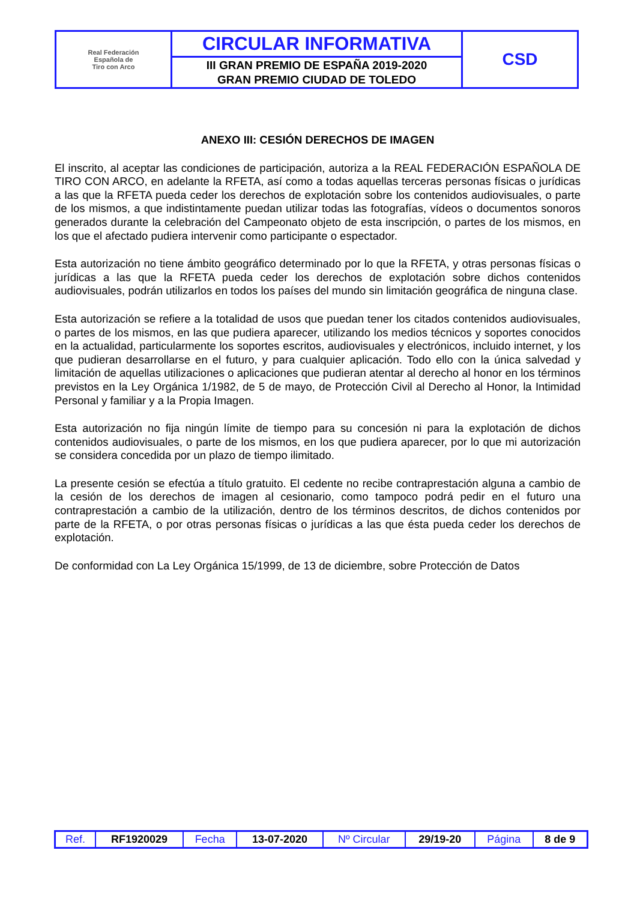| Real Federación Española de Tiro con Arco | CIRCULAR INFORMATIVA | CSD |
| | III GRAN PREMIO DE ESPAÑA 2019-2020 GRAN PREMIO CIUDAD DE TOLEDO | |
ANEXO III: CESIÓN DERECHOS DE IMAGEN
El inscrito, al aceptar las condiciones de participación, autoriza a la REAL FEDERACIÓN ESPAÑOLA DE TIRO CON ARCO, en adelante la RFETA, así como a todas aquellas terceras personas físicas o jurídicas a las que la RFETA pueda ceder los derechos de explotación sobre los contenidos audiovisuales, o parte de los mismos, a que indistintamente puedan utilizar todas las fotografías, vídeos o documentos sonoros generados durante la celebración del Campeonato objeto de esta inscripción, o partes de los mismos, en los que el afectado pudiera intervenir como participante o espectador.
Esta autorización no tiene ámbito geográfico determinado por lo que la RFETA, y otras personas físicas o jurídicas a las que la RFETA pueda ceder los derechos de explotación sobre dichos contenidos audiovisuales, podrán utilizarlos en todos los países del mundo sin limitación geográfica de ninguna clase.
Esta autorización se refiere a la totalidad de usos que puedan tener los citados contenidos audiovisuales, o partes de los mismos, en las que pudiera aparecer, utilizando los medios técnicos y soportes conocidos en la actualidad, particularmente los soportes escritos, audiovisuales y electrónicos, incluido internet, y los que pudieran desarrollarse en el futuro, y para cualquier aplicación. Todo ello con la única salvedad y limitación de aquellas utilizaciones o aplicaciones que pudieran atentar al derecho al honor en los términos previstos en la Ley Orgánica 1/1982, de 5 de mayo, de Protección Civil al Derecho al Honor, la Intimidad Personal y familiar y a la Propia Imagen.
Esta autorización no fija ningún límite de tiempo para su concesión ni para la explotación de dichos contenidos audiovisuales, o parte de los mismos, en los que pudiera aparecer, por lo que mi autorización se considera concedida por un plazo de tiempo ilimitado.
La presente cesión se efectúa a título gratuito. El cedente no recibe contraprestación alguna a cambio de la cesión de los derechos de imagen al cesionario, como tampoco podrá pedir en el futuro una contraprestación a cambio de la utilización, dentro de los términos descritos, de dichos contenidos por parte de la RFETA, o por otras personas físicas o jurídicas a las que ésta pueda ceder los derechos de explotación.
De conformidad con La Ley Orgánica 15/1999, de 13 de diciembre, sobre Protección de Datos
| Ref. | RF1920029 | Fecha | 13-07-2020 | Nº Circular | 29/19-20 | Página | 8 de 9 |